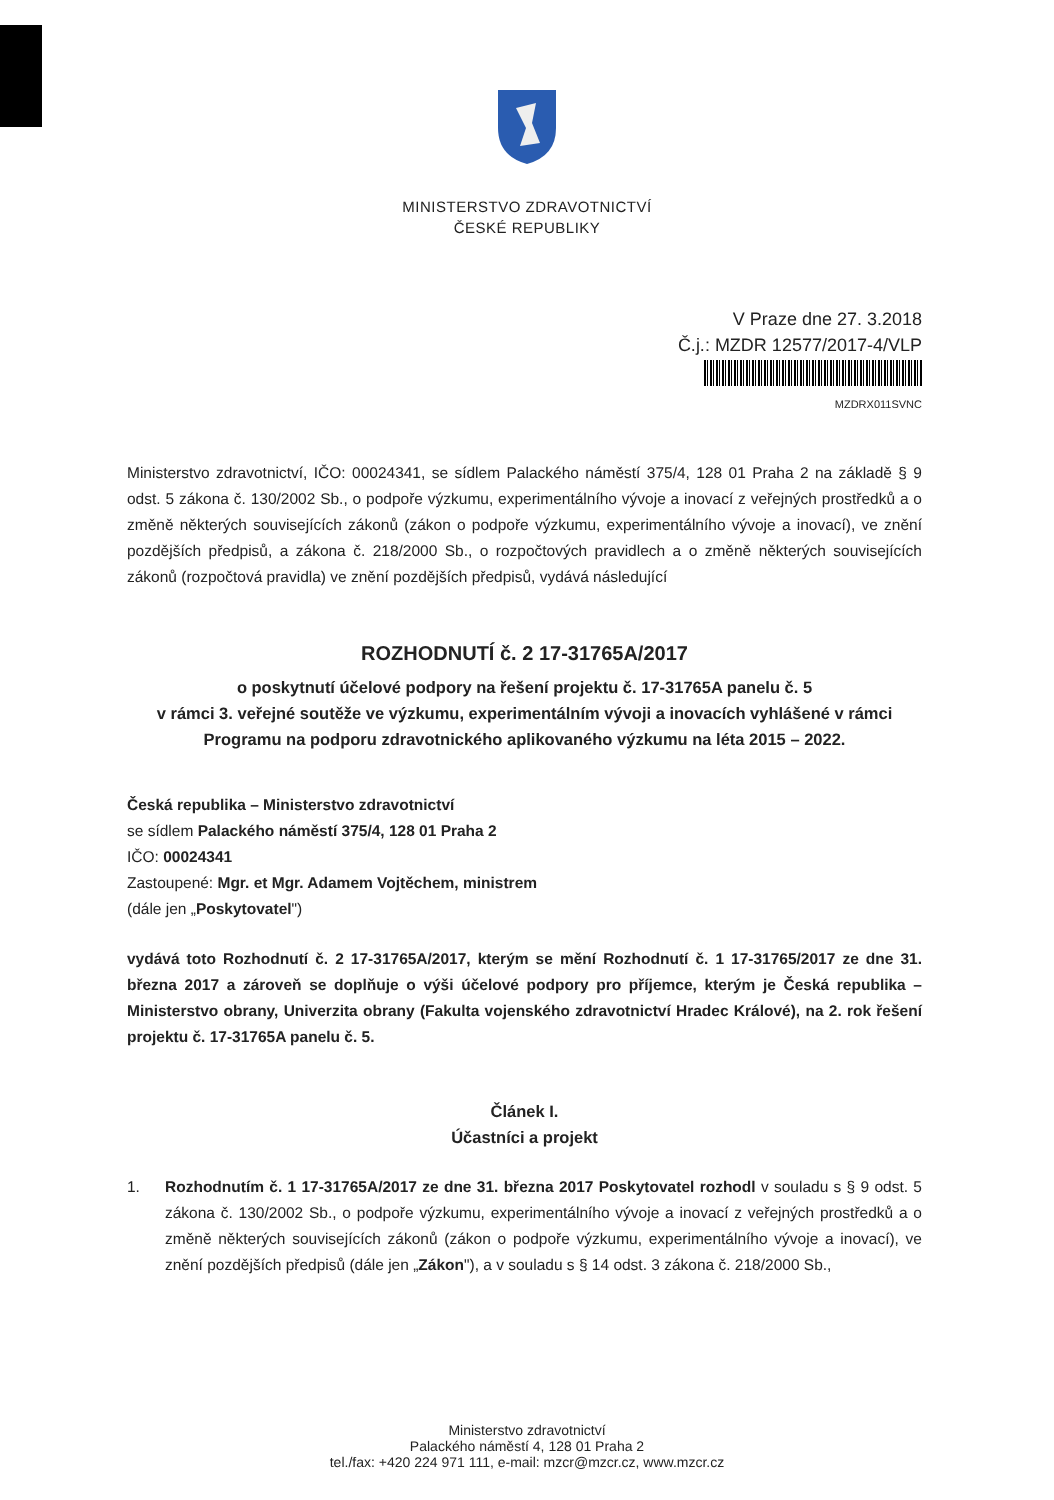MINISTERSTVO ZDRAVOTNICTVÍ
ČESKÉ REPUBLIKY
V Praze dne 27. 3.2018
Č.j.: MZDR 12577/2017-4/VLP
MZDRX011SVNC
Ministerstvo zdravotnictví, IČO: 00024341, se sídlem Palackého náměstí 375/4, 128 01 Praha 2 na základě § 9 odst. 5 zákona č. 130/2002 Sb., o podpoře výzkumu, experimentálního vývoje a inovací z veřejných prostředků a o změně některých souvisejících zákonů (zákon o podpoře výzkumu, experimentálního vývoje a inovací), ve znění pozdějších předpisů, a zákona č. 218/2000 Sb., o rozpočtových pravidlech a o změně některých souvisejících zákonů (rozpočtová pravidla) ve znění pozdějších předpisů, vydává následující
ROZHODNUTÍ č. 2 17-31765A/2017
o poskytnutí účelové podpory na řešení projektu č. 17-31765A panelu č. 5
v rámci 3. veřejné soutěže ve výzkumu, experimentálním vývoji a inovacích vyhlášené v rámci Programu na podporu zdravotnického aplikovaného výzkumu na léta 2015 – 2022.
Česká republika – Ministerstvo zdravotnictví
se sídlem Palackého náměstí 375/4, 128 01 Praha 2
IČO: 00024341
Zastoupené: Mgr. et Mgr. Adamem Vojtěchem, ministrem
(dále jen „Poskytovatel")
vydává toto Rozhodnutí č. 2 17-31765A/2017, kterým se mění Rozhodnutí č. 1 17-31765/2017 ze dne 31. března 2017 a zároveň se doplňuje o výši účelové podpory pro příjemce, kterým je Česká republika – Ministerstvo obrany, Univerzita obrany (Fakulta vojenského zdravotnictví Hradec Králové), na 2. rok řešení projektu č. 17-31765A panelu č. 5.
Článek I.
Účastníci a projekt
1. Rozhodnutím č. 1 17-31765A/2017 ze dne 31. března 2017 Poskytovatel rozhodl v souladu s § 9 odst. 5 zákona č. 130/2002 Sb., o podpoře výzkumu, experimentálního vývoje a inovací z veřejných prostředků a o změně některých souvisejících zákonů (zákon o podpoře výzkumu, experimentálního vývoje a inovací), ve znění pozdějších předpisů (dále jen „Zákon"), a v souladu s § 14 odst. 3 zákona č. 218/2000 Sb.,
Ministerstvo zdravotnictví
Palackého náměstí 4, 128 01 Praha 2
tel./fax: +420 224 971 111, e-mail: mzcr@mzcr.cz, www.mzcr.cz